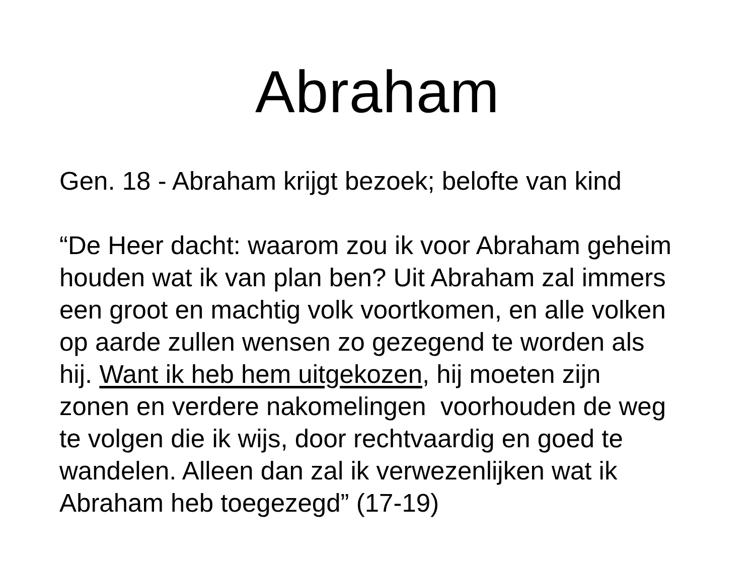Abraham
Gen. 18 - Abraham krijgt bezoek; belofte van kind
“De Heer dacht: waarom zou ik voor Abraham geheim
houden wat ik van plan ben? Uit Abraham zal immers
een groot en machtig volk voortkomen, en alle volken
op aarde zullen wensen zo gezegend te worden als
hij. Want ik heb hem uitgekozen, hij moeten zijn
zonen en verdere nakomelingen voorhouden de weg
te volgen die ik wijs, door rechtvaardig en goed te
wandelen. Alleen dan zal ik verwezenlijken wat ik
Abraham heb toegezegd” (17-19)